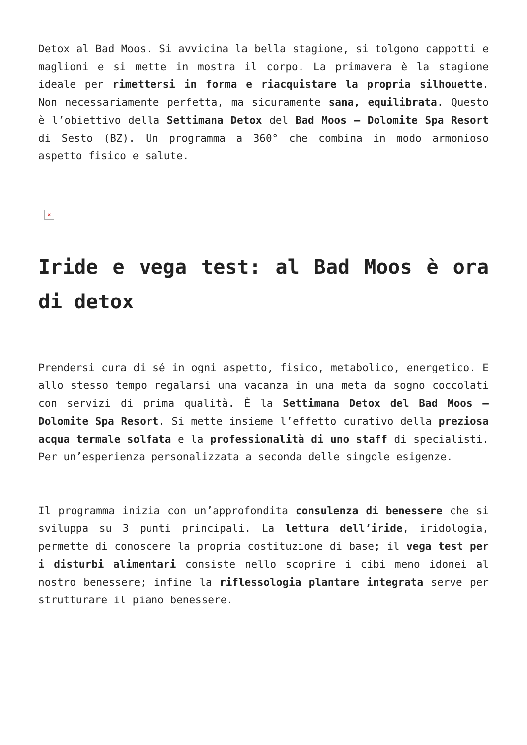Detox al Bad Moos. Si avvicina la bella stagione, si tolgono cappotti e maglioni e si mette in mostra il corpo. La primavera è la stagione ideale per rimettersi in forma e riacquistare la propria silhouette. Non necessariamente perfetta, ma sicuramente sana, equilibrata. Questo è l’obiettivo della Settimana Detox del Bad Moos – Dolomite Spa Resort di Sesto (BZ). Un programma a 360° che combina in modo armonioso aspetto fisico e salute.
×
Iride e vega test: al Bad Moos è ora di detox
Prendersi cura di sé in ogni aspetto, fisico, metabolico, energetico. E allo stesso tempo regalarsi una vacanza in una meta da sogno coccolati con servizi di prima qualità. È la Settimana Detox del Bad Moos – Dolomite Spa Resort. Si mette insieme l’effetto curativo della preziosa acqua termale solfata e la professionalità di uno staff di specialisti. Per un’esperienza personalizzata a seconda delle singole esigenze.
Il programma inizia con un’approfondita consulenza di benessere che si sviluppa su 3 punti principali. La lettura dell’iride, iridologia, permette di conoscere la propria costituzione di base; il vega test per i disturbi alimentari consiste nello scoprire i cibi meno idonei al nostro benessere; infine la riflessologia plantare integrata serve per strutturare il piano benessere.